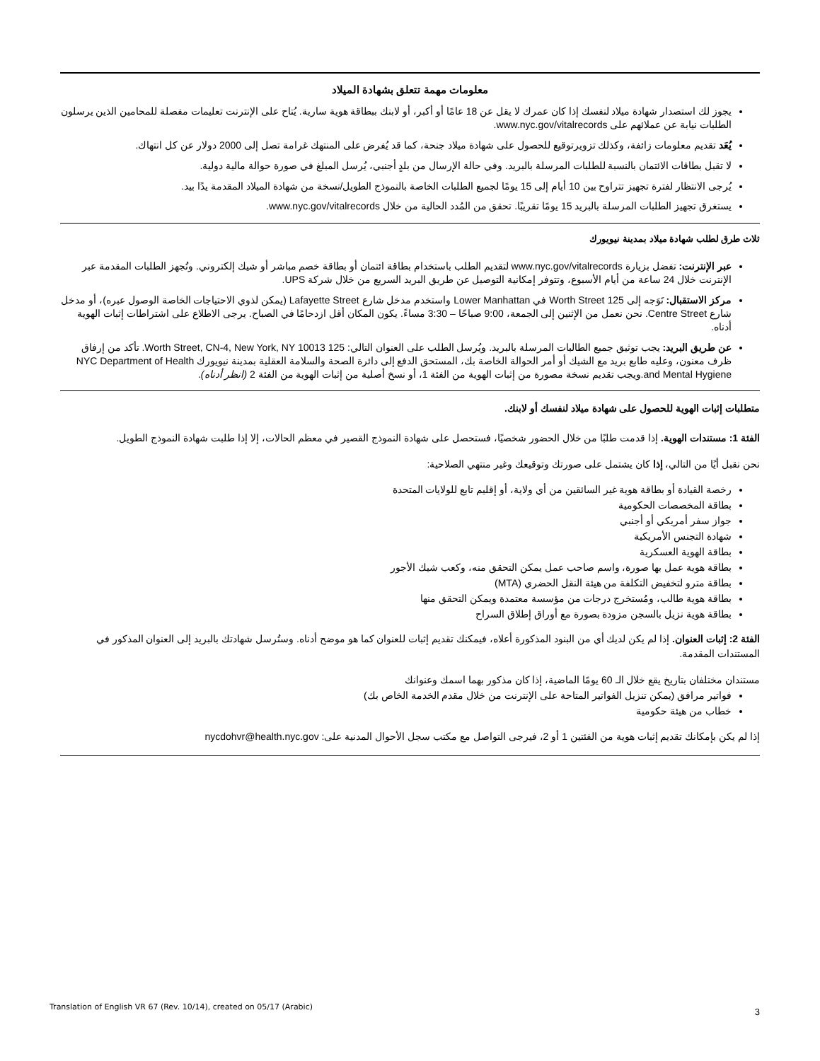معلومات مهمة تتعلق بشهادة الميلاد
يجوز لك استصدار شهادة ميلاد لنفسك إذا كان عمرك لا يقل عن 18 عامًا أو أكبر، أو لابنك ببطاقة هوية سارية. يُتاح على الإنترنت تعليمات مفصلة للمحامين الذين يرسلون الطلبات نيابة عن عملائهم على www.nyc.gov/vitalrecords.
يُعَد تقديم معلومات زائفة، وكذلك تزويرتوقيع للحصول على شهادة ميلاد جنحة، كما قد يُفرض على المنتهك غرامة تصل إلى 2000 دولار عن كل انتهاك.
لا تقبل بطاقات الائتمان بالنسبة للطلبات المرسلة بالبريد. وفي حالة الإرسال من بلدٍ أجنبي، يُرسل المبلغ في صورة حوالة مالية دولية.
يُرجى الانتظار لفترة تجهيز تتراوح بين 10 أيام إلى 15 يومًا لجميع الطلبات الخاصة بالنموذج الطويل/نسخة من شهادة الميلاد المقدمة يدًا بيد.
يستغرق تجهيز الطلبات المرسلة بالبريد 15 يومًا تقريبًا. تحقق من المُدد الحالية من خلال www.nyc.gov/vitalrecords.
ثلاث طرق لطلب شهادة ميلاد بمدينة نيويورك
عبر الإنترنت: تفضل بزيارة www.nyc.gov/vitalrecords لتقديم الطلب باستخدام بطاقة ائتمان أو بطاقة خصم مباشر أو شيك إلكتروني. وتُجهز الطلبات المقدمة عبر الإنترنت خلال 24 ساعة من أيام الأسبوع، وتتوفر إمكانية التوصيل عن طريق البريد السريع من خلال شركة UPS.
مركز الاستقبال: تَوَجه إلى 125 Worth Street في Lower Manhattan واستخدم مدخل شارع Lafayette Street (يمكن لذوي الاحتياجات الخاصة الوصول عبره)، أو مدخل شارع Centre Street. نحن نعمل من الإثنين إلى الجمعة، 9:00 صباحًا – 3:30 مساءً. يكون المكان أقل ازدحامًا في الصباح. يرجى الاطلاع على اشتراطات إثبات الهوية أدناه.
عن طريق البريد: يجب توثيق جميع الطالبات المرسلة بالبريد. ويُرسل الطلب على العنوان التالي: 125 Worth Street, CN-4, New York, NY 10013. تأكد من إرفاق ظرف معنون، وعليه طابع بريد مع الشيك أو أمر الحوالة الخاصة بك، المستحق الدفع إلى دائرة الصحة والسلامة العقلية بمدينة نيويورك NYC Department of Health and Mental Hygiene.ويجب تقديم نسخة مصورة من إثبات الهوية من الفئة 1، أو نسخ أصلية من إثبات الهوية من الفئة 2 (انظر أدناه).
متطلبات إثبات الهوية للحصول على شهادة ميلاد لنفسك أو لابنك.
الفئة 1: مستندات الهوية. إذا قدمت طلبًا من خلال الحضور شخصيًا، فستحصل على شهادة النموذج القصير في معظم الحالات، إلا إذا طلبت شهادة النموذج الطويل.
نحن نقبل أيًا من التالي، إذا كان يشتمل على صورتك وتوقيعك وغير منتهي الصلاحية:
رخصة القيادة أو بطاقة هوية غير السائقين من أي ولاية، أو إقليم تابع للولايات المتحدة
بطاقة المخصصات الحكومية
جواز سفر أمريكي أو أجنبي
شهادة التجنس الأمريكية
بطاقة الهوية العسكرية
بطاقة هوية عمل بها صورة، واسم صاحب عمل يمكن التحقق منه، وكعب شيك الأجور
بطاقة مترو لتخفيض التكلفة من هيئة النقل الحضري (MTA)
بطاقة هوية طالب، ومُستخرج درجات من مؤسسة معتمدة ويمكن التحقق منها
بطاقة هوية نزيل بالسجن مزودة بصورة مع أوراق إطلاق السراح
الفئة 2: إثبات العنوان. إذا لم يكن لديك أي من البنود المذكورة أعلاه، فيمكنك تقديم إثبات للعنوان كما هو موضح أدناه. وستُرسل شهادتك بالبريد إلى العنوان المذكور في المستندات المقدمة.
مستندان مختلفان بتاريخ يقع خلال الـ 60 يومًا الماضية، إذا كان مذكور بهما اسمك وعنوانك
فواتير مرافق (يمكن تنزيل الفواتير المتاحة على الإنترنت من خلال مقدم الخدمة الخاص بك)
خطاب من هيئة حكومية
إذا لم يكن بإمكانك تقديم إثبات هوية من الفئتين 1 أو 2، فيرجى التواصل مع مكتب سجل الأحوال المدنية على: nycdohvr@health.nyc.gov
Translation of English VR 67 (Rev. 10/14), created on 05/17 (Arabic)
3